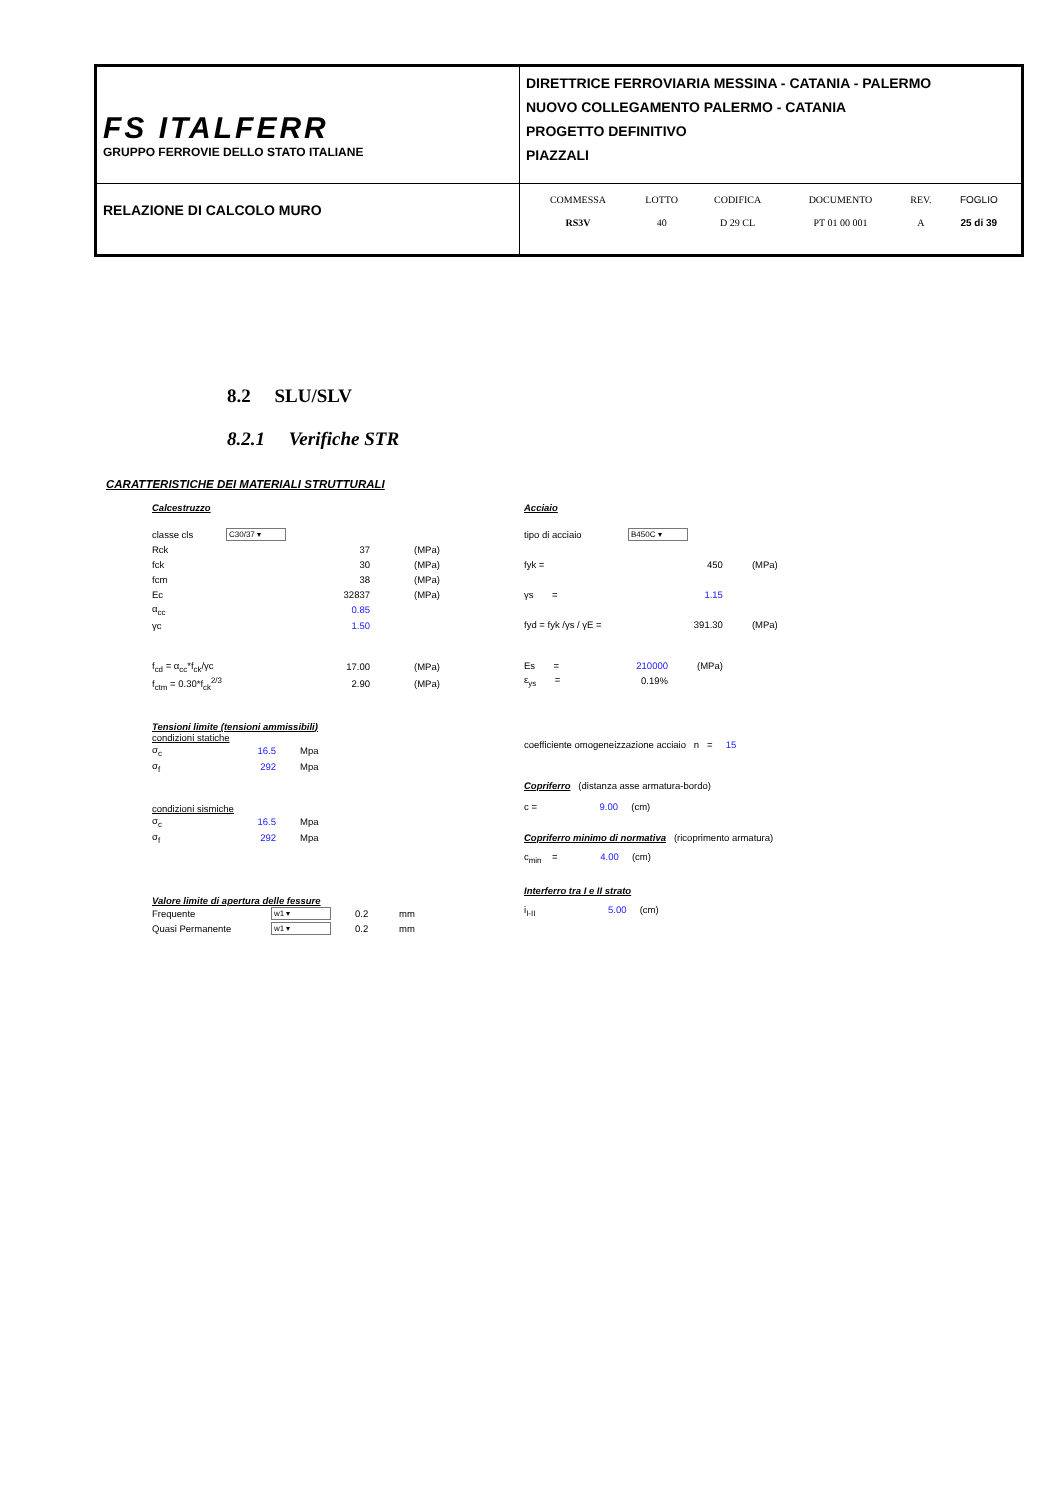| FS ITALFERR GRUPPO FERROVIE DELLO STATO ITALIANE | DIRETTRICE FERROVIARIA MESSINA - CATANIA - PALERMO NUOVO COLLEGAMENTO PALERMO - CATANIA PROGETTO DEFINITIVO PIAZZALI |
| RELAZIONE DI CALCOLO MURO | / COMMESSA / LOTTO / CODIFICA / DOCUMENTO / REV. / FOGLIO / / RS3V / 40 / D 29 CL / PT 01 00 001 / A / 25 di 39 / |
8.2 SLU/SLV
8.2.1 Verifiche STR
CARATTERISTICHE DEI MATERIALI STRUTTURALI
Calcestruzzo
| classe cls | C30/37 ▾ | | |
| Rck | | 37 | (MPa) |
| fck | | 30 | (MPa) |
| fcm | | 38 | (MPa) |
| Ec | | 32837 | (MPa) |
| α<sub>cc</sub> | | 0.85 | |
| γc | | 1.50 | |
| f<sub>cd</sub> = α<sub>cc</sub>*f<sub>ck</sub>/γc | | 17.00 | (MPa) |
| f<sub>ctm</sub> = 0.30*f<sub>ck</sub><sup>2/3</sup> | | 2.90 | (MPa) |
Tensioni limite (tensioni ammissibili)
condizioni statiche
| σ<sub>c</sub> | 16.5 | Mpa |
| σ<sub>f</sub> | 292 | Mpa |
condizioni sismiche
| σ<sub>c</sub> | 16.5 | Mpa |
| σ<sub>f</sub> | 292 | Mpa |
Valore limite di apertura delle fessure
| Frequente | w1 ▾ | 0.2 | mm |
| Quasi Permanente | w1 ▾ | 0.2 | mm |
Acciaio
| tipo di acciaio | B450C ▾ | | |
| fyk = | | 450 | (MPa) |
| γs = | | 1.15 | |
| fyd = fyk /γs / γE = | | 391.30 | (MPa) |
| Es = | 210000 | (MPa) | |
| ε<sub>ys</sub> = | 0.19% | | |
coefficiente omogeneizzazione acciaio n = 15
Copriferro (distanza asse armatura-bordo)
c = 9.00 (cm)
Copriferro minimo di normativa (ricoprimento armatura)
c<sub>min</sub> = 4.00 (cm)
Interferro tra I e II strato
i<sub>I-II</sub> 5.00 (cm)